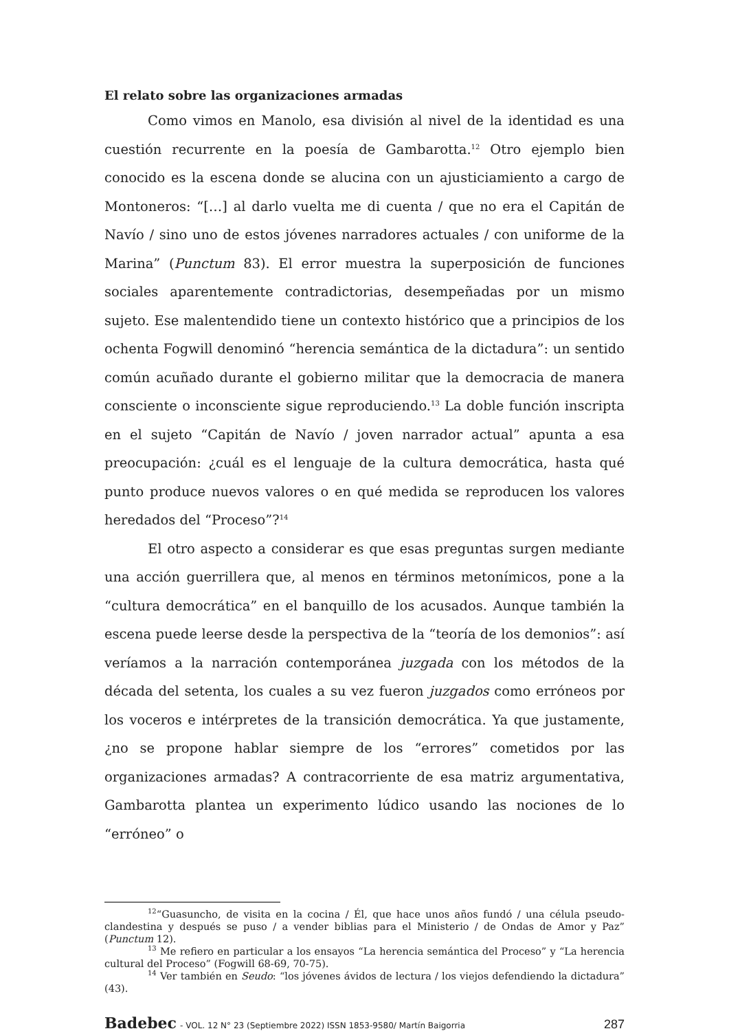El relato sobre las organizaciones armadas
Como vimos en Manolo, esa división al nivel de la identidad es una cuestión recurrente en la poesía de Gambarotta.<sup>12</sup> Otro ejemplo bien conocido es la escena donde se alucina con un ajusticiamiento a cargo de Montoneros: “[…] al darlo vuelta me di cuenta / que no era el Capitán de Navío / sino uno de estos jóvenes narradores actuales / con uniforme de la Marina” (Punctum 83). El error muestra la superposición de funciones sociales aparentemente contradictorias, desempeñadas por un mismo sujeto. Ese malentendido tiene un contexto histórico que a principios de los ochenta Fogwill denominó “herencia semántica de la dictadura”: un sentido común acuñado durante el gobierno militar que la democracia de manera consciente o inconsciente sigue reproduciendo.<sup>13</sup> La doble función inscripta en el sujeto “Capitán de Navío / joven narrador actual” apunta a esa preocupación: ¿cuál es el lenguaje de la cultura democrática, hasta qué punto produce nuevos valores o en qué medida se reproducen los valores heredados del “Proceso”?<sup>14</sup>
El otro aspecto a considerar es que esas preguntas surgen mediante una acción guerrillera que, al menos en términos metonímicos, pone a la “cultura democrática” en el banquillo de los acusados. Aunque también la escena puede leerse desde la perspectiva de la “teoría de los demonios”: así veríamos a la narración contemporánea juzgada con los métodos de la década del setenta, los cuales a su vez fueron juzgados como erróneos por los voceros e intérpretes de la transición democrática. Ya que justamente, ¿no se propone hablar siempre de los “errores” cometidos por las organizaciones armadas? A contracorriente de esa matriz argumentativa, Gambarotta plantea un experimento lúdico usando las nociones de lo “erróneo” o
<sup>12</sup> “Guasuncho, de visita en la cocina / Él, que hace unos años fundó / una célula pseudo-clandestina y después se puso / a vender biblias para el Ministerio / de Ondas de Amor y Paz” (Punctum 12).
<sup>13</sup> Me refiero en particular a los ensayos “La herencia semántica del Proceso” y “La herencia cultural del Proceso” (Fogwill 68-69, 70-75).
<sup>14</sup> Ver también en Seudo: “los jóvenes ávidos de lectura / los viejos defendiendo la dictadura” (43).
Badebec - VOL. 12 N° 23 (Septiembre 2022) ISSN 1853-9580/ Martín Baigorria 287